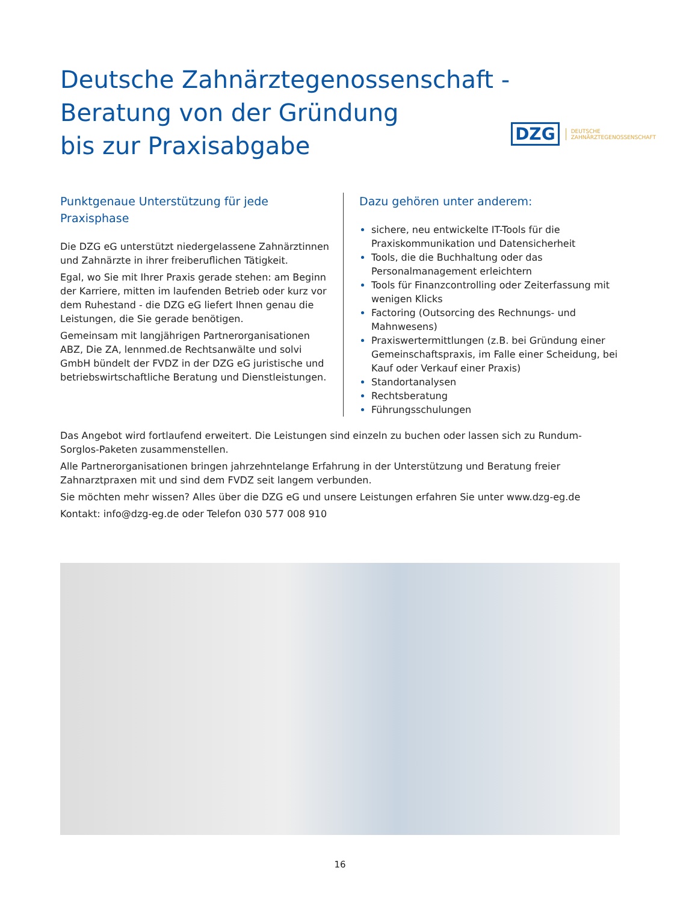Deutsche Zahnärztegenossenschaft -
Beratung von der Gründung
bis zur Praxisabgabe
DZG DEUTSCHE
ZAHNÄRZTEGENOSSENSCHAFT
Punktgenaue Unterstützung für jede Praxisphase
Die DZG eG unterstützt niedergelassene Zahn­ärztinnen und Zahnärzte in ihrer freiberuflichen Tätigkeit.
Egal, wo Sie mit Ihrer Praxis gerade stehen: am Beginn der Karriere, mitten im laufenden Betrieb oder kurz vor dem Ruhestand - die DZG eG liefert Ihnen genau die Leistungen, die Sie gerade benötigen.
Gemeinsam mit langjährigen Partnerorganisationen ABZ, Die ZA, lennmed.de Rechtsanwälte und solvi GmbH bündelt der FVDZ in der DZG eG juristische und betriebswirtschaftliche Beratung und Dienstleistungen.
Dazu gehören unter anderem:
sichere, neu entwickelte IT-Tools für die Praxiskommunikation und Datensicherheit
Tools, die die Buchhaltung oder das Personalmanagement erleichtern
Tools für Finanzcontrolling oder Zeiterfassung mit wenigen Klicks
Factoring (Outsorcing des Rechnungs- und Mahnwesens)
Praxiswertermittlungen (z.B. bei Gründung einer Gemeinschaftspraxis, im Falle einer Scheidung, bei Kauf oder Verkauf einer Praxis)
Standortanalysen
Rechtsberatung
Führungsschulungen
Das Angebot wird fortlaufend erweitert. Die Leistungen sind einzeln zu buchen oder lassen sich zu Rundum-Sorglos-Paketen zusammenstellen.
Alle Partnerorganisationen bringen jahrzehntelange Erfahrung in der Unterstützung und Beratung freier Zahnarztpraxen mit und sind dem FVDZ seit langem verbunden.
Sie möchten mehr wissen? Alles über die DZG eG und unsere Leistungen erfahren Sie unter www.dzg-eg.de
Kontakt: info@dzg-eg.de oder Telefon 030 577 008 910
16